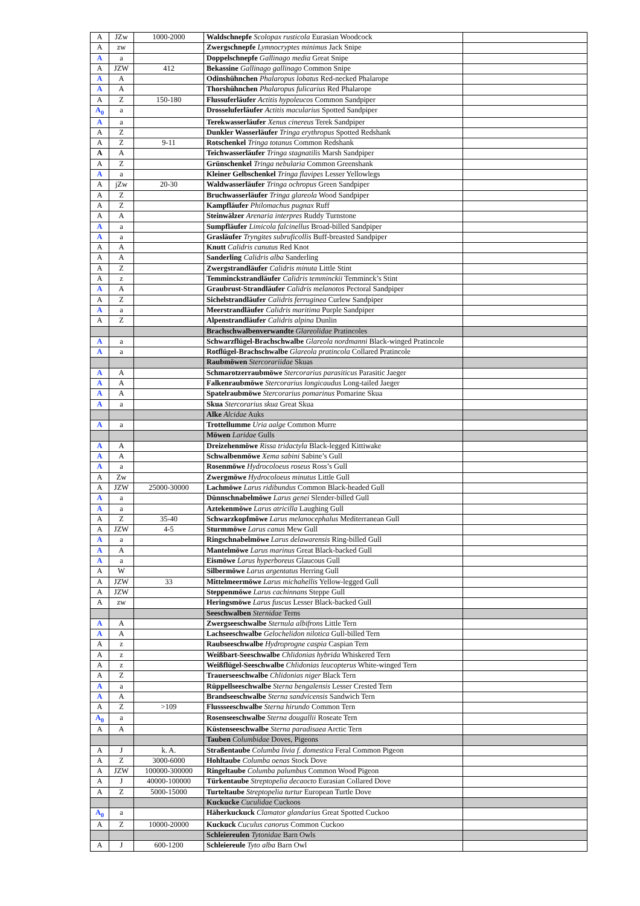| A | JZw | 1000-2000 | Waldschnepfe Scolopax rusticola Eurasian Woodcock | |
| A | zw | | Zwergschnepfe Lymnocryptes minimus Jack Snipe | |
| A | a | | Doppelschnepfe Gallinago media Great Snipe | |
| A | JZW | 412 | Bekassine Gallinago gallinago Common Snipe | |
| A | A | | Odinshühnchen Phalaropus lobatus Red-necked Phalarope | |
| A | A | | Thorshühnchen Phalaropus fulicarius Red Phalarope | |
| A | Z | 150-180 | Flussuferläufer Actitis hypoleucos Common Sandpiper | |
| A<sub>0</sub> | a | | Drosseluferläufer Actitis macularius Spotted Sandpiper | |
| A | a | | Terekwasserläufer Xenus cinereus Terek Sandpiper | |
| A | Z | | Dunkler Wasserläufer Tringa erythropus Spotted Redshank | |
| A | Z | 9-11 | Rotschenkel Tringa totanus Common Redshank | |
| A | A | | Teichwasserläufer Tringa stagnatilis Marsh Sandpiper | |
| A | Z | | Grünschenkel Tringa nebularia Common Greenshank | |
| A | a | | Kleiner Gelbschenkel Tringa flavipes Lesser Yellowlegs | |
| A | jZw | 20-30 | Waldwasserläufer Tringa ochropus Green Sandpiper | |
| A | Z | | Bruchwasserläufer Tringa glareola Wood Sandpiper | |
| A | Z | | Kampfläufer Philomachus pugnax Ruff | |
| A | A | | Steinwälzer Arenaria interpres Ruddy Turnstone | |
| A | a | | Sumpfläufer Limicola falcinellus Broad-billed Sandpiper | |
| A | a | | Grasläufer Tryngites subruficollis Buff-breasted Sandpiper | |
| A | A | | Knutt Calidris canutus Red Knot | |
| A | A | | Sanderling Calidris alba Sanderling | |
| A | Z | | Zwergstrandläufer Calidris minuta Little Stint | |
| A | z | | Temminckstrandläufer Calidris temminckii Temminck’s Stint | |
| A | A | | Graubrust-Strandläufer Calidris melanotos Pectoral Sandpiper | |
| A | Z | | Sichelstrandläufer Calidris ferruginea Curlew Sandpiper | |
| A | a | | Meerstrandläufer Calidris maritima Purple Sandpiper | |
| A | Z | | Alpenstrandläufer Calidris alpina Dunlin | |
| | | | Brachschwalbenverwandte Glareolidae Pratincoles | |
| A | a | | Schwarzflügel-Brachschwalbe Glareola nordmanni Black-winged Pratincole | |
| A | a | | Rotflügel-Brachschwalbe Glareola pratincola Collared Pratincole | |
| | | | Raubmöwen Stercorariidae Skuas | |
| A | A | | Schmarotzerraubmöwe Stercorarius parasiticus Parasitic Jaeger | |
| A | A | | Falkenraubmöwe Stercorarius longicaudus Long-tailed Jaeger | |
| A | A | | Spatelraubmöwe Stercorarius pomarinus Pomarine Skua | |
| A | a | | Skua Stercorarius skua Great Skua | |
| | | | Alke Alcidae Auks | |
| A | a | | Trottellumme Uria aalge Common Murre | |
| | | | Möwen Laridae Gulls | |
| A | A | | Dreizehenmöwe Rissa tridactyla Black-legged Kittiwake | |
| A | A | | Schwalbenmöwe Xema sabini Sabine’s Gull | |
| A | a | | Rosenmöwe Hydrocoloeus roseus Ross’s Gull | |
| A | Zw | | Zwergmöwe Hydrocoloeus minutus Little Gull | |
| A | JZW | 25000-30000 | Lachmöwe Larus ridibundus Common Black-headed Gull | |
| A | a | | Dünnschnabelmöwe Larus genei Slender-billed Gull | |
| A | a | | Aztekenmöwe Larus atricilla Laughing Gull | |
| A | Z | 35-40 | Schwarzkopfmöwe Larus melanocephalus Mediterranean Gull | |
| A | JZW | 4-5 | Sturmmöwe Larus canus Mew Gull | |
| A | a | | Ringschnabelmöwe Larus delawarensis Ring-billed Gull | |
| A | A | | Mantelmöwe Larus marinus Great Black-backed Gull | |
| A | a | | Eismöwe Larus hyperboreus Glaucous Gull | |
| A | W | | Silbermöwe Larus argentatus Herring Gull | |
| A | JZW | 33 | Mittelmeermöwe Larus michahellis Yellow-legged Gull | |
| A | JZW | | Steppenmöwe Larus cachinnans Steppe Gull | |
| A | zw | | Heringsmöwe Larus fuscus Lesser Black-backed Gull | |
| | | | Seeschwalben Sternidae Terns | |
| A | A | | Zwergseeschwalbe Sternula albifrons Little Tern | |
| A | A | | Lachseeschwalbe Gelochelidon nilotica Gull-billed Tern | |
| A | z | | Raubseeschwalbe Hydroprogne caspia Caspian Tern | |
| A | z | | Weißbart-Seeschwalbe Chlidonias hybrida Whiskered Tern | |
| A | z | | Weißflügel-Seeschwalbe Chlidonias leucopterus White-winged Tern | |
| A | Z | | Trauerseeschwalbe Chlidonias niger Black Tern | |
| A | a | | Rüppellseeschwalbe Sterna bengalensis Lesser Crested Tern | |
| A | A | | Brandseeschwalbe Sterna sandvicensis Sandwich Tern | |
| A | Z | >109 | Flussseeschwalbe Sterna hirundo Common Tern | |
| A<sub>0</sub> | a | | Rosenseeschwalbe Sterna dougallii Roseate Tern | |
| A | A | | Küstenseeschwalbe Sterna paradisaea Arctic Tern | |
| | | | Tauben Columbidae Doves, Pigeons | |
| A | J | k. A. | Straßentaube Columba livia f. domestica Feral Common Pigeon | |
| A | Z | 3000-6000 | Hohltaube Columba oenas Stock Dove | |
| A | JZW | 100000-300000 | Ringeltaube Columba palumbus Common Wood Pigeon | |
| A | J | 40000-100000 | Türkentaube Streptopelia decaocto Eurasian Collared Dove | |
| A | Z | 5000-15000 | Turteltaube Streptopelia turtur European Turtle Dove | |
| | | | Kuckucke Cuculidae Cuckoos | |
| A<sub>0</sub> | a | | Häherkuckuck Clamator glandarius Great Spotted Cuckoo | |
| A | Z | 10000-20000 | Kuckuck Cuculus canorus Common Cuckoo | |
| | | | Schleiereulen Tytonidae Barn Owls | |
| A | J | 600-1200 | Schleiereule Tyto alba Barn Owl | |